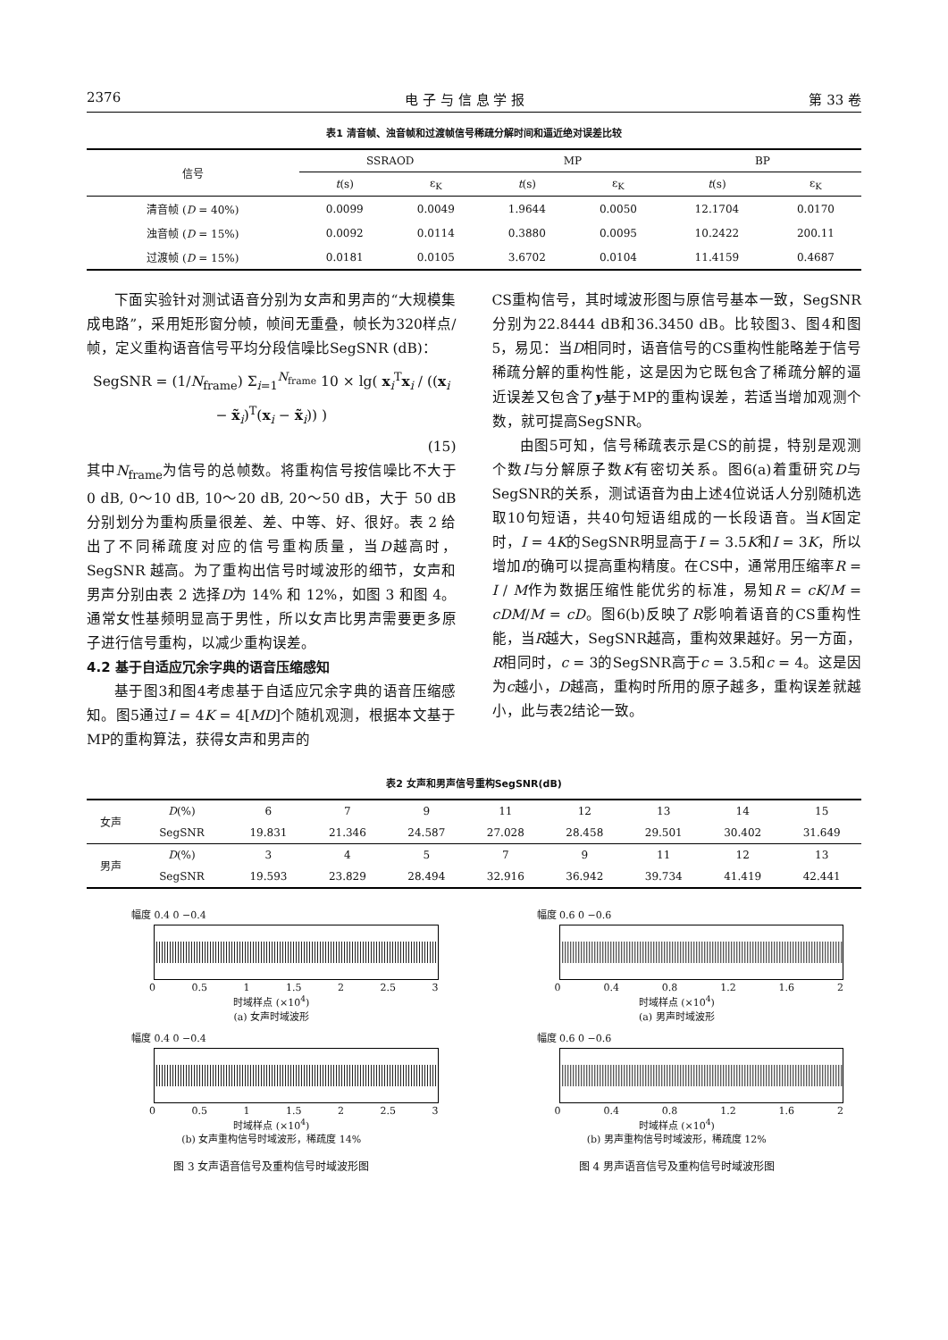2376 电 子 与 信 息 学 报 第 33 卷
表1 清音帧、浊音帧和过渡帧信号稀疏分解时间和逼近绝对误差比较
| 信号 | SSRAOD | | MP | | BP | |
| --- | --- | --- | --- | --- | --- | --- |
| | t (s) | ε<sub>K</sub> | t (s) | ε<sub>K</sub> | t (s) | ε<sub>K</sub> |
| 清音帧 ( D = 40%) | 0.0099 | 0.0049 | 1.9644 | 0.0050 | 12.1704 | 0.0170 |
| 浊音帧 ( D = 15%) | 0.0092 | 0.0114 | 0.3880 | 0.0095 | 10.2422 | 200.11 |
| 过渡帧 ( D = 15%) | 0.0181 | 0.0105 | 3.6702 | 0.0104 | 11.4159 | 0.4687 |
下面实验针对测试语音分别为女声和男声的“大规模集成电路”，采用矩形窗分帧，帧间无重叠，帧长为320样点/帧，定义重构语音信号平均分段信噪比SegSNR (dB)：
SegSNR = (1/N<sub>frame</sub>) Σ<sub>i=1</sub><sup>N<sub>frame</sub></sup> 10 × lg( x<sub>i</sub><sup>T</sup>x<sub>i</sub> / ((x<sub>i</sub> − x̃<sub>i</sub>)<sup>T</sup>(x<sub>i</sub> − x̃<sub>i</sub>)) )
(15)
其中N<sub>frame</sub>为信号的总帧数。将重构信号按信噪比不大于 0 dB, 0～10 dB, 10～20 dB, 20～50 dB，大于 50 dB 分别划分为重构质量很差、差、中等、好、很好。表 2 给出了不同稀疏度对应的信号重构质量，当D越高时，SegSNR 越高。为了重构出信号时域波形的细节，女声和男声分别由表 2 选择D为 14% 和 12%，如图 3 和图 4。通常女性基频明显高于男性，所以女声比男声需要更多原子进行信号重构，以减少重构误差。
4.2 基于自适应冗余字典的语音压缩感知
基于图3和图4考虑基于自适应冗余字典的语音压缩感知。图5通过I = 4K = 4[MD]个随机观测，根据本文基于MP的重构算法，获得女声和男声的
CS重构信号，其时域波形图与原信号基本一致，SegSNR分别为22.8444 dB和36.3450 dB。比较图3、图4和图5，易见：当D相同时，语音信号的CS重构性能略差于信号稀疏分解的重构性能，这是因为它既包含了稀疏分解的逼近误差又包含了y基于MP的重构误差，若适当增加观测个数，就可提高SegSNR。
由图5可知，信号稀疏表示是CS的前提，特别是观测个数I与分解原子数K有密切关系。图6(a)着重研究D与SegSNR的关系，测试语音为由上述4位说话人分别随机选取10句短语，共40句短语组成的一长段语音。当K固定时，I = 4K的SegSNR明显高于I = 3.5K和I = 3K，所以增加I的确可以提高重构精度。在CS中，通常用压缩率R = I / M作为数据压缩性能优劣的标准，易知R = cK/M = cDM/M = cD。图6(b)反映了R影响着语音的CS重构性能，当R越大，SegSNR越高，重构效果越好。另一方面，R相同时，c = 3的SegSNR高于c = 3.5和c = 4。这是因为c越小，D越高，重构时所用的原子越多，重构误差就越小，此与表2结论一致。
表2 女声和男声信号重构SegSNR(dB)
| 女声 | D (%) | 6 | 7 | 9 | 11 | 12 | 13 | 14 | 15 |
| | SegSNR | 19.831 | 21.346 | 24.587 | 27.028 | 28.458 | 29.501 | 30.402 | 31.649 |
| 男声 | D (%) | 3 | 4 | 5 | 7 | 9 | 11 | 12 | 13 |
| | SegSNR | 19.593 | 23.829 | 28.494 | 32.916 | 36.942 | 39.734 | 41.419 | 42.441 |
幅度 0.4 0 −0.4
0 0.5 1 1.5 2 2.5 3
时域样点 (×10<sup>4</sup>)
(a) 女声时域波形
幅度 0.4 0 −0.4
0 0.5 1 1.5 2 2.5 3
时域样点 (×10<sup>4</sup>)
(b) 女声重构信号时域波形，稀疏度 14%
图 3 女声语音信号及重构信号时域波形图
幅度 0.6 0 −0.6
0 0.4 0.8 1.2 1.6 2
时域样点 (×10<sup>4</sup>)
(a) 男声时域波形
幅度 0.6 0 −0.6
0 0.4 0.8 1.2 1.6 2
时域样点 (×10<sup>4</sup>)
(b) 男声重构信号时域波形，稀疏度 12%
图 4 男声语音信号及重构信号时域波形图